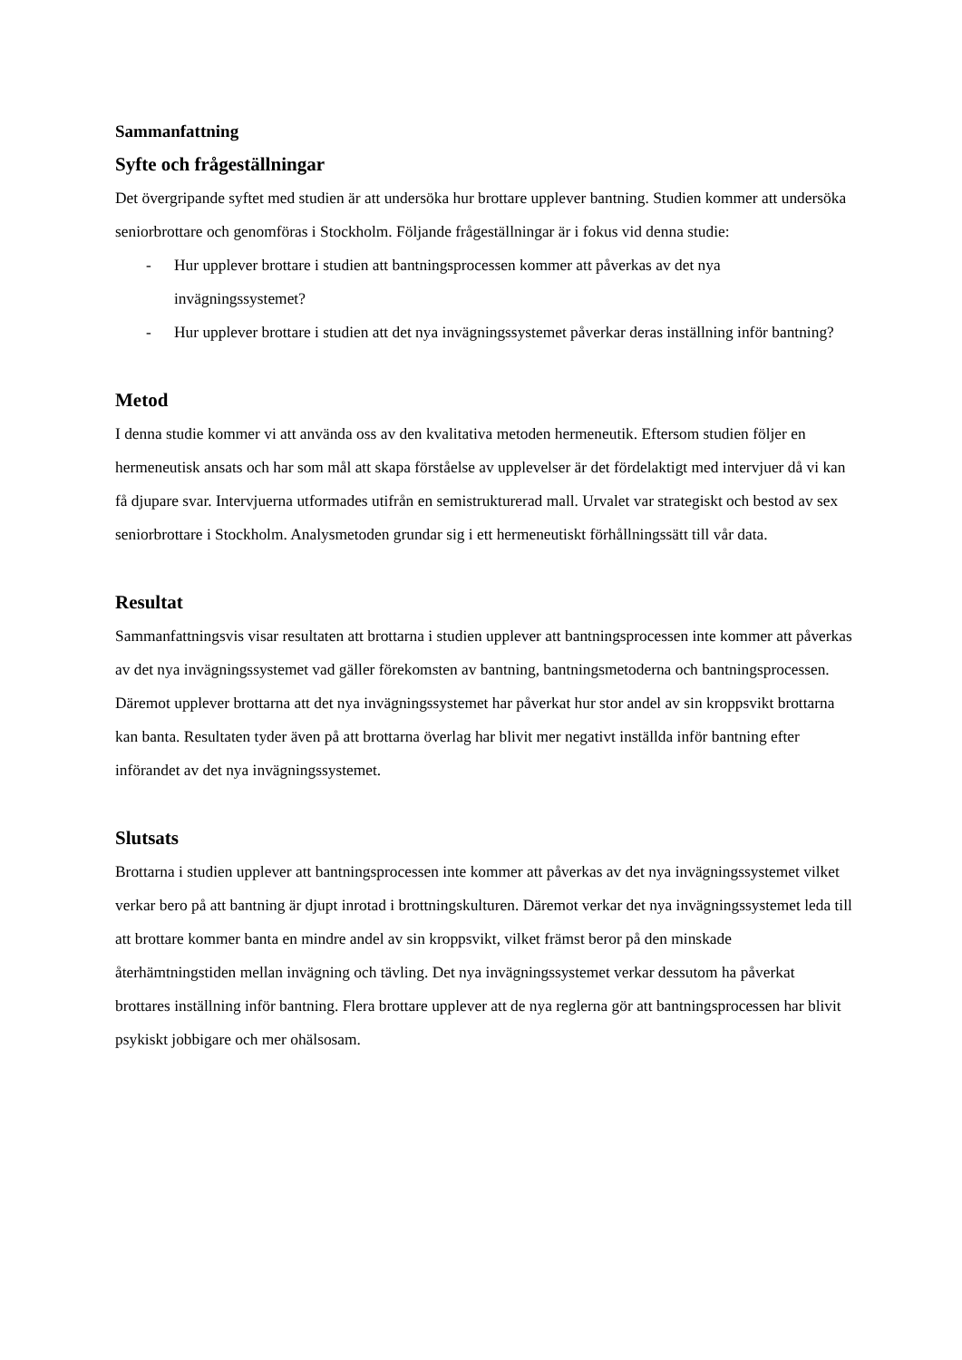Sammanfattning
Syfte och frågeställningar
Det övergripande syftet med studien är att undersöka hur brottare upplever bantning. Studien kommer att undersöka seniorbrottare och genomföras i Stockholm. Följande frågeställningar är i fokus vid denna studie:
- Hur upplever brottare i studien att bantningsprocessen kommer att påverkas av det nya invägningssystemet?
- Hur upplever brottare i studien att det nya invägningssystemet påverkar deras inställning inför bantning?
Metod
I denna studie kommer vi att använda oss av den kvalitativa metoden hermeneutik. Eftersom studien följer en hermeneutisk ansats och har som mål att skapa förståelse av upplevelser är det fördelaktigt med intervjuer då vi kan få djupare svar. Intervjuerna utformades utifrån en semistrukturerad mall. Urvalet var strategiskt och bestod av sex seniorbrottare i Stockholm. Analysmetoden grundar sig i ett hermeneutiskt förhållningssätt till vår data.
Resultat
Sammanfattningsvis visar resultaten att brottarna i studien upplever att bantningsprocessen inte kommer att påverkas av det nya invägningssystemet vad gäller förekomsten av bantning, bantningsmetoderna och bantningsprocessen. Däremot upplever brottarna att det nya invägningssystemet har påverkat hur stor andel av sin kroppsvikt brottarna kan banta. Resultaten tyder även på att brottarna överlag har blivit mer negativt inställda inför bantning efter införandet av det nya invägningssystemet.
Slutsats
Brottarna i studien upplever att bantningsprocessen inte kommer att påverkas av det nya invägningssystemet vilket verkar bero på att bantning är djupt inrotad i brottningskulturen. Däremot verkar det nya invägningssystemet leda till att brottare kommer banta en mindre andel av sin kroppsvikt, vilket främst beror på den minskade återhämtningstiden mellan invägning och tävling. Det nya invägningssystemet verkar dessutom ha påverkat brottares inställning inför bantning. Flera brottare upplever att de nya reglerna gör att bantningsprocessen har blivit psykiskt jobbigare och mer ohälsosam.